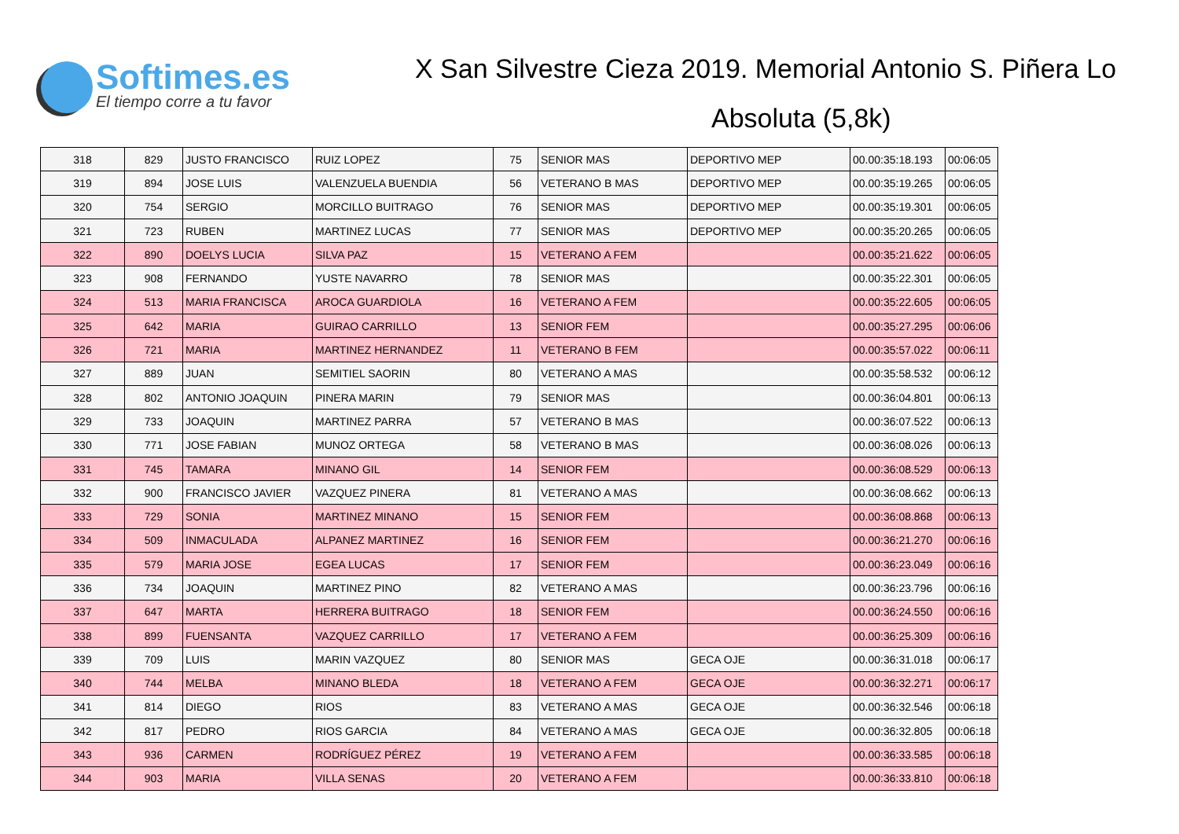Softimes.es
El tiempo corre a tu favor
X San Silvestre Cieza 2019. Memorial Antonio S. Piñera Lo
Absoluta (5,8k)
| 318 | 829 | JUSTO FRANCISCO | RUIZ LOPEZ | 75 | SENIOR MAS | DEPORTIVO MEP | 00.00:35:18.193 | 00:06:05 |
| 319 | 894 | JOSE LUIS | VALENZUELA BUENDIA | 56 | VETERANO B MAS | DEPORTIVO MEP | 00.00:35:19.265 | 00:06:05 |
| 320 | 754 | SERGIO | MORCILLO BUITRAGO | 76 | SENIOR MAS | DEPORTIVO MEP | 00.00:35:19.301 | 00:06:05 |
| 321 | 723 | RUBEN | MARTINEZ LUCAS | 77 | SENIOR MAS | DEPORTIVO MEP | 00.00:35:20.265 | 00:06:05 |
| 322 | 890 | DOELYS LUCIA | SILVA PAZ | 15 | VETERANO A FEM | | 00.00:35:21.622 | 00:06:05 |
| 323 | 908 | FERNANDO | YUSTE NAVARRO | 78 | SENIOR MAS | | 00.00:35:22.301 | 00:06:05 |
| 324 | 513 | MARIA FRANCISCA | AROCA GUARDIOLA | 16 | VETERANO A FEM | | 00.00:35:22.605 | 00:06:05 |
| 325 | 642 | MARIA | GUIRAO CARRILLO | 13 | SENIOR FEM | | 00.00:35:27.295 | 00:06:06 |
| 326 | 721 | MARIA | MARTINEZ HERNANDEZ | 11 | VETERANO B FEM | | 00.00:35:57.022 | 00:06:11 |
| 327 | 889 | JUAN | SEMITIEL SAORIN | 80 | VETERANO A MAS | | 00.00:35:58.532 | 00:06:12 |
| 328 | 802 | ANTONIO JOAQUIN | PINERA MARIN | 79 | SENIOR MAS | | 00.00:36:04.801 | 00:06:13 |
| 329 | 733 | JOAQUIN | MARTINEZ PARRA | 57 | VETERANO B MAS | | 00.00:36:07.522 | 00:06:13 |
| 330 | 771 | JOSE FABIAN | MUNOZ ORTEGA | 58 | VETERANO B MAS | | 00.00:36:08.026 | 00:06:13 |
| 331 | 745 | TAMARA | MINANO GIL | 14 | SENIOR FEM | | 00.00:36:08.529 | 00:06:13 |
| 332 | 900 | FRANCISCO JAVIER | VAZQUEZ PINERA | 81 | VETERANO A MAS | | 00.00:36:08.662 | 00:06:13 |
| 333 | 729 | SONIA | MARTINEZ MINANO | 15 | SENIOR FEM | | 00.00:36:08.868 | 00:06:13 |
| 334 | 509 | INMACULADA | ALPANEZ MARTINEZ | 16 | SENIOR FEM | | 00.00:36:21.270 | 00:06:16 |
| 335 | 579 | MARIA JOSE | EGEA LUCAS | 17 | SENIOR FEM | | 00.00:36:23.049 | 00:06:16 |
| 336 | 734 | JOAQUIN | MARTINEZ PINO | 82 | VETERANO A MAS | | 00.00:36:23.796 | 00:06:16 |
| 337 | 647 | MARTA | HERRERA BUITRAGO | 18 | SENIOR FEM | | 00.00:36:24.550 | 00:06:16 |
| 338 | 899 | FUENSANTA | VAZQUEZ CARRILLO | 17 | VETERANO A FEM | | 00.00:36:25.309 | 00:06:16 |
| 339 | 709 | LUIS | MARIN VAZQUEZ | 80 | SENIOR MAS | GECA OJE | 00.00:36:31.018 | 00:06:17 |
| 340 | 744 | MELBA | MINANO BLEDA | 18 | VETERANO A FEM | GECA OJE | 00.00:36:32.271 | 00:06:17 |
| 341 | 814 | DIEGO | RIOS | 83 | VETERANO A MAS | GECA OJE | 00.00:36:32.546 | 00:06:18 |
| 342 | 817 | PEDRO | RIOS GARCIA | 84 | VETERANO A MAS | GECA OJE | 00.00:36:32.805 | 00:06:18 |
| 343 | 936 | CARMEN | RODRÍGUEZ PÉREZ | 19 | VETERANO A FEM | | 00.00:36:33.585 | 00:06:18 |
| 344 | 903 | MARIA | VILLA SENAS | 20 | VETERANO A FEM | | 00.00:36:33.810 | 00:06:18 |